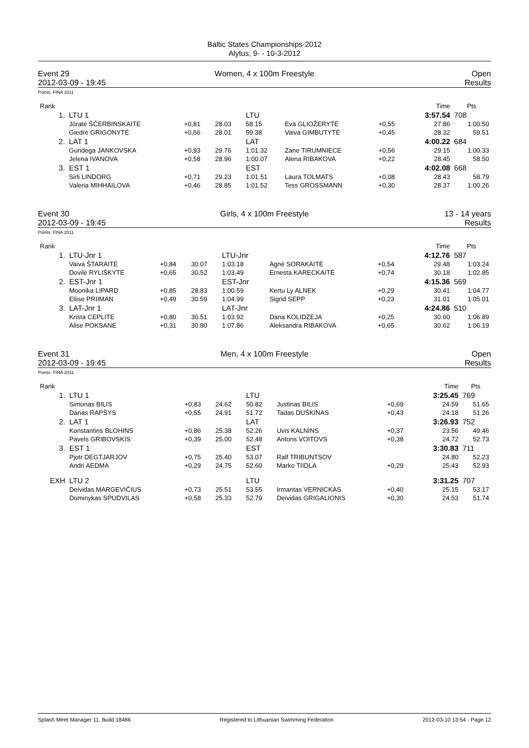Baltic States Championships-2012
Alytus, 9- - 10-3-2012
Event 29
2012-03-09 - 19:45
Women, 4 x 100m Freestyle Open
Results
Points: FINA 2011
| Rank | | | | | | | Time | Pts |
| --- | --- | --- | --- | --- | --- | --- | --- | --- |
| 1. | LTU 1 | | | LTU | | | 3:57.54 | 708 |
| | Jūratė ŠČERBINSKAITĖ | +0,81 | 28.03 | 58.15 | Eva GLIOŽERYTĖ | +0,55 | 27.86 | 1:00.50 |
| | Giedrė GRIGONYTĖ | +0,66 | 28.01 | 59.38 | Vaiva GIMBUTYTĖ | +0,45 | 28.32 | 59.51 |
| 2. | LAT 1 | | | LAT | | | 4:00.22 | 684 |
| | Gundega JANKOVSKA | +0,93 | 29.76 | 1:01.32 | Zane TIRUMNIECE | +0,56 | 29.15 | 1:00.33 |
| | Jelena IVANOVA | +0,58 | 28.96 | 1:00.07 | Alena RIBAKOVA | +0,22 | 28.45 | 58.50 |
| 3. | EST 1 | | | EST | | | 4:02.08 | 668 |
| | Sirli LINDORG | +0,71 | 29.23 | 1:01.51 | Laura TOLMATS | +0,08 | 28.43 | 58.79 |
| | Valeria MIHHAILOVA | +0,46 | 28.85 | 1:01.52 | Tess GROSSMANN | +0,30 | 28.37 | 1:00.26 |
Event 30
2012-03-09 - 19:45
Girls, 4 x 100m Freestyle 13 - 14 years
Results
Points: FINA 2011
| Rank | | | | | | | Time | Pts |
| --- | --- | --- | --- | --- | --- | --- | --- | --- |
| 1. | LTU-Jnr 1 | | | LTU-Jnr | | | 4:12.76 | 587 |
| | Vaiva ŠTARAITĖ | +0,84 | 30.07 | 1:03.18 | Agnė SORAKAITĖ | +0,54 | 29.48 | 1:03.24 |
| | Dovilė RYLIŠKYTĖ | +0,65 | 30.52 | 1:03.49 | Ernesta KARECKAITĖ | +0,74 | 30.18 | 1:02.85 |
| 2. | EST-Jnr 1 | | | EST-Jnr | | | 4:15.36 | 569 |
| | Moonika LIPARD | +0,85 | 28.83 | 1:00.59 | Kertu Ly ALNEK | +0,29 | 30.41 | 1:04.77 |
| | Eliise PRIIMAN | +0,49 | 30.59 | 1:04.99 | Sigrid SEPP | +0,23 | 31.01 | 1:05.01 |
| 3. | LAT-Jnr 1 | | | LAT-Jnr | | | 4:24.86 | 510 |
| | Krista CEPLITE | +0,80 | 30.51 | 1:03.92 | Dana KOLIDZEJA | +0,25 | 30.60 | 1:06.89 |
| | Alise POKSANE | +0,31 | 30.80 | 1:07.86 | Aleksandra RIBAKOVA | +0,65 | 30.62 | 1:06.19 |
Event 31
2012-03-09 - 19:45
Men, 4 x 100m Freestyle Open
Results
Points: FINA 2011
| Rank | | | | | | | Time | Pts |
| --- | --- | --- | --- | --- | --- | --- | --- | --- |
| 1. | LTU 1 | | | LTU | | | 3:25.45 | 769 |
| | Simonas BILIS | +0,83 | 24.62 | 50.82 | Justinas BILIS | +0,69 | 24.59 | 51.65 |
| | Danas RAPŠYS | +0,55 | 24.91 | 51.72 | Tadas DUŠKINAS | +0,43 | 24.18 | 51.26 |
| 2. | LAT 1 | | | LAT | | | 3:26.93 | 752 |
| | Konstantins BLOHINS | +0,86 | 25.38 | 52.26 | Uvis KALNINS | +0,37 | 23.56 | 49.46 |
| | Pavels GRIBOVSKIS | +0,39 | 25.00 | 52.48 | Antons VOITOVS | +0,38 | 24.72 | 52.73 |
| 3. | EST 1 | | | EST | | | 3:30.83 | 711 |
| | Pjotr DEGTJARJOV | +0,75 | 25.40 | 53.07 | Ralf TRIBUNTSOV | | 24.80 | 52.23 |
| | Andri AEDMA | +0,29 | 24.75 | 52.60 | Marko TIIDLA | +0,29 | 25.43 | 52.93 |
| EXH | LTU 2 | | | LTU | | | 3:31.25 | 707 |
| | Deividas MARGEVIČIUS | +0,73 | 25.51 | 53.55 | Irmantas VERNICKAS | +0,40 | 25.15 | 53.17 |
| | Dominykas SPUDVILAS | +0,58 | 25.33 | 52.79 | Deividas GRIGALIONIS | +0,30 | 24.53 | 51.74 |
Splash Meet Manager 11, Build 18486 Registered to Lithuanian Swimming Federation 2012-03-10 13:54 - Page 12